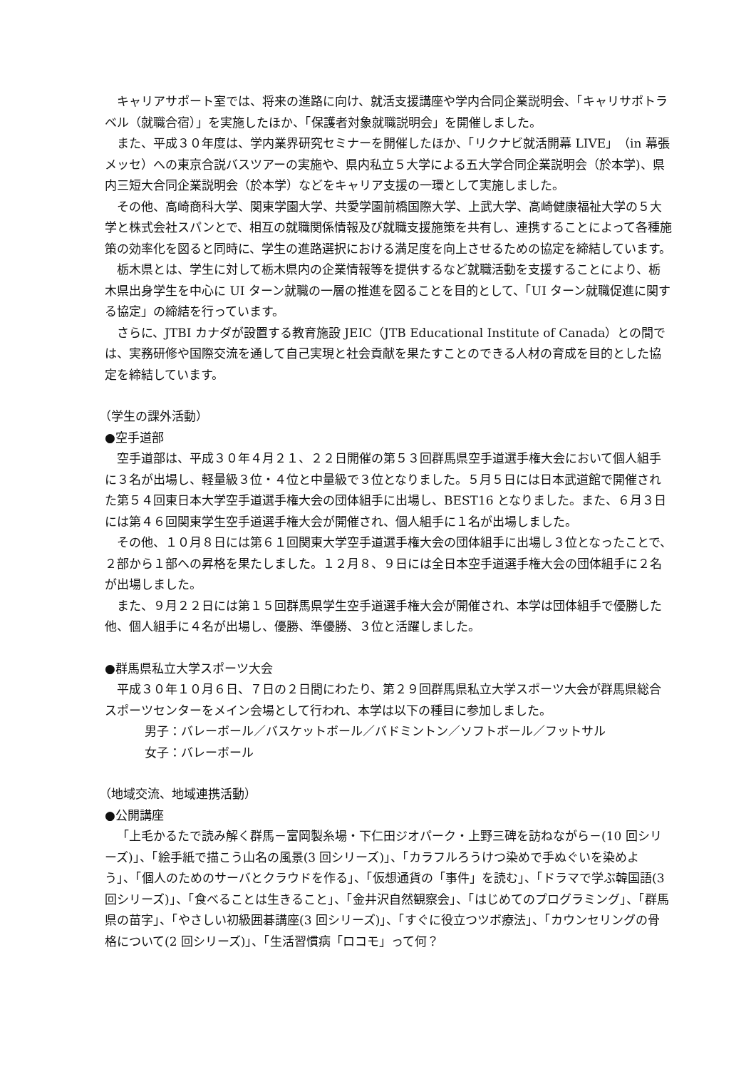キャリアサポート室では、将来の進路に向け、就活支援講座や学内合同企業説明会、「キャリサポトラベル（就職合宿）」を実施したほか、「保護者対象就職説明会」を開催しました。
また、平成３０年度は、学内業界研究セミナーを開催したほか、「リクナビ就活開幕 LIVE」（in 幕張メッセ）への東京合説バスツアーの実施や、県内私立５大学による五大学合同企業説明会（於本学)、県内三短大合同企業説明会（於本学）などをキャリア支援の一環として実施しました。
その他、高崎商科大学、関東学園大学、共愛学園前橋国際大学、上武大学、高崎健康福祉大学の５大学と株式会社スパンとで、相互の就職関係情報及び就職支援施策を共有し、連携することによって各種施策の効率化を図ると同時に、学生の進路選択における満足度を向上させるための協定を締結しています。
栃木県とは、学生に対して栃木県内の企業情報等を提供するなど就職活動を支援することにより、栃木県出身学生を中心に UI ターン就職の一層の推進を図ることを目的として、「UI ターン就職促進に関する協定」の締結を行っています。
さらに、JTBI カナダが設置する教育施設 JEIC（JTB Educational Institute of Canada）との間では、実務研修や国際交流を通して自己実現と社会貢献を果たすことのできる人材の育成を目的とした協定を締結しています。
（学生の課外活動）
●空手道部
空手道部は、平成３０年４月２１、２２日開催の第５３回群馬県空手道選手権大会において個人組手に３名が出場し、軽量級３位・４位と中量級で３位となりました。５月５日には日本武道館で開催された第５４回東日本大学空手道選手権大会の団体組手に出場し、BEST16 となりました。また、６月３日には第４６回関東学生空手道選手権大会が開催され、個人組手に１名が出場しました。
その他、１０月８日には第６１回関東大学空手道選手権大会の団体組手に出場し３位となったことで、２部から１部への昇格を果たしました。１２月８、９日には全日本空手道選手権大会の団体組手に２名が出場しました。
また、９月２２日には第１５回群馬県学生空手道選手権大会が開催され、本学は団体組手で優勝した他、個人組手に４名が出場し、優勝、準優勝、３位と活躍しました。
●群馬県私立大学スポーツ大会
平成３０年１０月６日、７日の２日間にわたり、第２９回群馬県私立大学スポーツ大会が群馬県総合スポーツセンターをメイン会場として行われ、本学は以下の種目に参加しました。
男子：バレーボール／バスケットボール／バドミントン／ソフトボール／フットサル
女子：バレーボール
（地域交流、地域連携活動）
●公開講座
「上毛かるたで読み解く群馬－富岡製糸場・下仁田ジオパーク・上野三碑を訪ねながら－(10 回シリーズ)」、「絵手紙で描こう山名の風景(3 回シリーズ)」、「カラフルろうけつ染めで手ぬぐいを染めよう」、「個人のためのサーバとクラウドを作る」、「仮想通貨の「事件」を読む」、「ドラマで学ぶ韓国語(3 回シリーズ)」、「食べることは生きること」、「金井沢自然観察会」、「はじめてのプログラミング」、「群馬県の苗字」、「やさしい初級囲碁講座(3 回シリーズ)」、「すぐに役立つツボ療法」、「カウンセリングの骨格について(2 回シリーズ)」、「生活習慣病「ロコモ」って何？